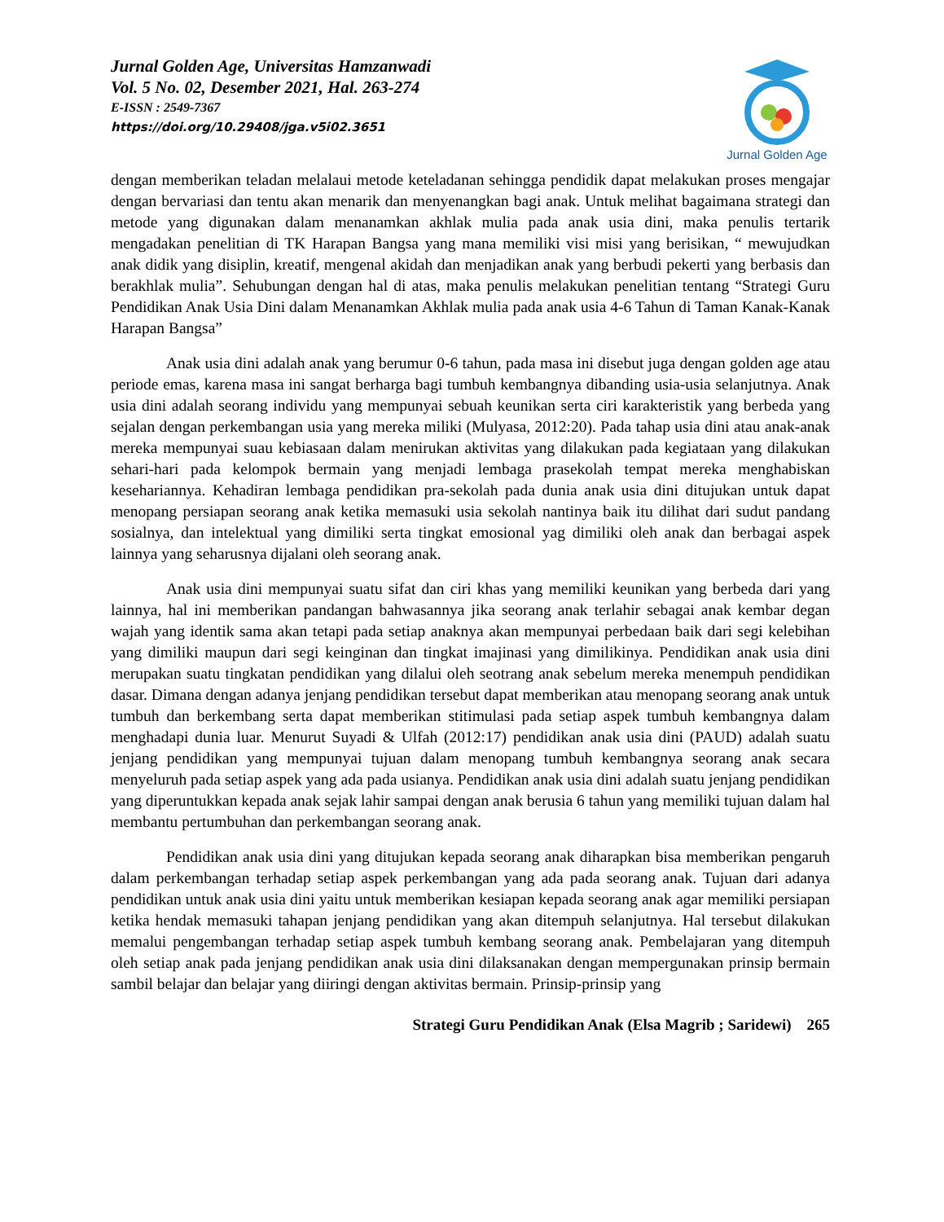Jurnal Golden Age, Universitas Hamzanwadi
Vol. 5 No. 02, Desember 2021, Hal. 263-274
E-ISSN : 2549-7367
https://doi.org/10.29408/jga.v5i02.3651
Jurnal Golden Age
dengan memberikan teladan melalaui metode keteladanan sehingga pendidik dapat melakukan proses mengajar dengan bervariasi dan tentu akan menarik dan menyenangkan bagi anak. Untuk melihat bagaimana strategi dan metode yang digunakan dalam menanamkan akhlak mulia pada anak usia dini, maka penulis tertarik mengadakan penelitian di TK Harapan Bangsa yang mana memiliki visi misi yang berisikan, “ mewujudkan anak didik yang disiplin, kreatif, mengenal akidah dan menjadikan anak yang berbudi pekerti yang berbasis dan berakhlak mulia”. Sehubungan dengan hal di atas, maka penulis melakukan penelitian tentang “Strategi Guru Pendidikan Anak Usia Dini dalam Menanamkan Akhlak mulia pada anak usia 4-6 Tahun di Taman Kanak-Kanak Harapan Bangsa”
Anak usia dini adalah anak yang berumur 0-6 tahun, pada masa ini disebut juga dengan golden age atau periode emas, karena masa ini sangat berharga bagi tumbuh kembangnya dibanding usia-usia selanjutnya. Anak usia dini adalah seorang individu yang mempunyai sebuah keunikan serta ciri karakteristik yang berbeda yang sejalan dengan perkembangan usia yang mereka miliki (Mulyasa, 2012:20). Pada tahap usia dini atau anak-anak mereka mempunyai suau kebiasaan dalam menirukan aktivitas yang dilakukan pada kegiataan yang dilakukan sehari-hari pada kelompok bermain yang menjadi lembaga prasekolah tempat mereka menghabiskan kesehariannya. Kehadiran lembaga pendidikan pra-sekolah pada dunia anak usia dini ditujukan untuk dapat menopang persiapan seorang anak ketika memasuki usia sekolah nantinya baik itu dilihat dari sudut pandang sosialnya, dan intelektual yang dimiliki serta tingkat emosional yag dimiliki oleh anak dan berbagai aspek lainnya yang seharusnya dijalani oleh seorang anak.
Anak usia dini mempunyai suatu sifat dan ciri khas yang memiliki keunikan yang berbeda dari yang lainnya, hal ini memberikan pandangan bahwasannya jika seorang anak terlahir sebagai anak kembar degan wajah yang identik sama akan tetapi pada setiap anaknya akan mempunyai perbedaan baik dari segi kelebihan yang dimiliki maupun dari segi keinginan dan tingkat imajinasi yang dimilikinya. Pendidikan anak usia dini merupakan suatu tingkatan pendidikan yang dilalui oleh seotrang anak sebelum mereka menempuh pendidikan dasar. Dimana dengan adanya jenjang pendidikan tersebut dapat memberikan atau menopang seorang anak untuk tumbuh dan berkembang serta dapat memberikan stitimulasi pada setiap aspek tumbuh kembangnya dalam menghadapi dunia luar. Menurut Suyadi & Ulfah (2012:17) pendidikan anak usia dini (PAUD) adalah suatu jenjang pendidikan yang mempunyai tujuan dalam menopang tumbuh kembangnya seorang anak secara menyeluruh pada setiap aspek yang ada pada usianya. Pendidikan anak usia dini adalah suatu jenjang pendidikan yang diperuntukkan kepada anak sejak lahir sampai dengan anak berusia 6 tahun yang memiliki tujuan dalam hal membantu pertumbuhan dan perkembangan seorang anak.
Pendidikan anak usia dini yang ditujukan kepada seorang anak diharapkan bisa memberikan pengaruh dalam perkembangan terhadap setiap aspek perkembangan yang ada pada seorang anak. Tujuan dari adanya pendidikan untuk anak usia dini yaitu untuk memberikan kesiapan kepada seorang anak agar memiliki persiapan ketika hendak memasuki tahapan jenjang pendidikan yang akan ditempuh selanjutnya. Hal tersebut dilakukan memalui pengembangan terhadap setiap aspek tumbuh kembang seorang anak. Pembelajaran yang ditempuh oleh setiap anak pada jenjang pendidikan anak usia dini dilaksanakan dengan mempergunakan prinsip bermain sambil belajar dan belajar yang diiringi dengan aktivitas bermain. Prinsip-prinsip yang
Strategi Guru Pendidikan Anak (Elsa Magrib ; Saridewi) 265